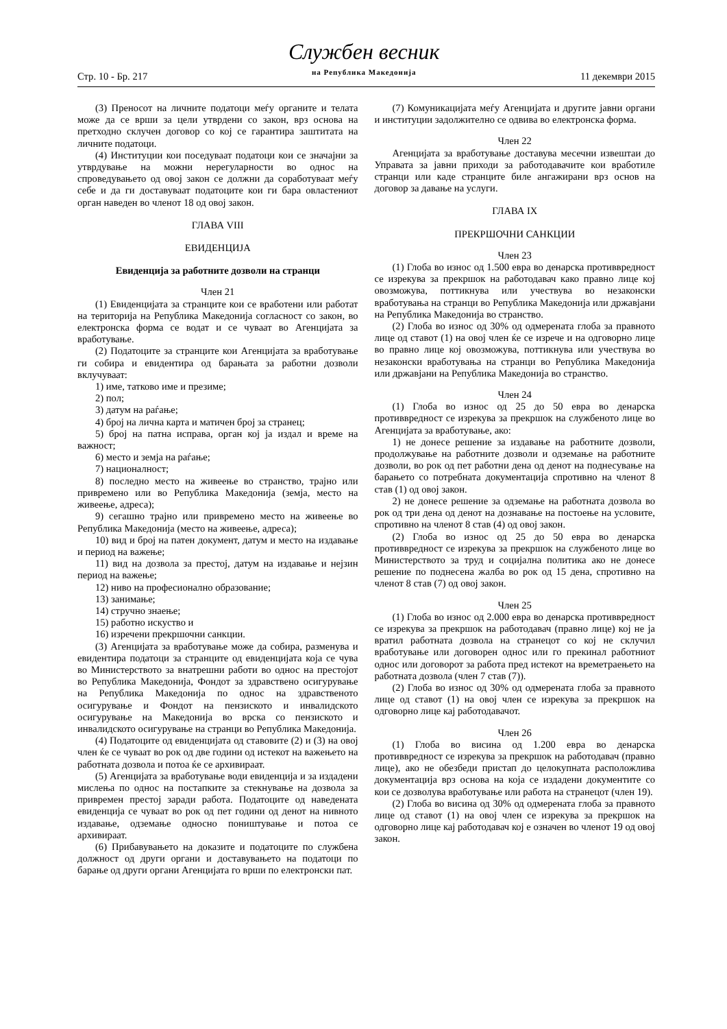Стр. 10 - Бр. 217
Службен весник
на Република Македонија
11 декември 2015
(3) Преносот на личните податоци меѓу органите и телата може да се врши за цели утврдени со закон, врз основа на претходно склучен договор со кој се гарантира заштитата на личните податоци.
(4) Институции кои поседуваат податоци кои се значајни за утврдување на можни нерегуларности во однос на спроведувањето од овој закон се должни да соработуваат меѓу себе и да ги доставуваат податоците кои ги бара овластениот орган наведен во членот 18 од овој закон.
ГЛАВА VIII
ЕВИДЕНЦИЈА
Евиденција за работните дозволи на странци
Член 21
(1) Евиденцијата за странците кои се вработени или работат на територија на Република Македонија согласност со закон, во електронска форма се водат и се чуваат во Агенцијата за вработување.
(2) Податоците за странците кои Агенцијата за вработување ги собира и евидентира од барањата за работни дозволи вклучуваат:
1) име, татково име и презиме;
2) пол;
3) датум на раѓање;
4) број на лична карта и матичен број за странец;
5) број на патна исправа, орган кој ја издал и време на важност;
6) место и земја на раѓање;
7) националност;
8) последно место на живеење во странство, трајно или привремено или во Република Македонија (земја, место на живеење, адреса);
9) сегашно трајно или привремено место на живеење во Република Македонија (место на живеење, адреса);
10) вид и број на патен документ, датум и место на издавање и период на важење;
11) вид на дозвола за престој, датум на издавање и нејзин период на важење;
12) ниво на професионално образование;
13) занимање;
14) стручно знаење;
15) работно искуство и
16) изречени прекршочни санкции.
(3) Агенцијата за вработување може да собира, разменува и евидентира податоци за странците од евиденцијата која се чува во Министерството за внатрешни работи во однос на престојот во Република Македонија, Фондот за здравствено осигурување на Република Македонија по однос на здравственото осигурување и Фондот на пензиското и инвалидското осигурување на Македонија во врска со пензиското и инвалидското осигурување на странци во Република Македонија.
(4) Податоците од евиденцијата од ставовите (2) и (3) на овој член ќе се чуваат во рок од две години од истекот на важењето на работната дозвола и потоа ќе се архивираат.
(5) Агенцијата за вработување води евиденција и за издадени мислења по однос на постапките за стекнување на дозвола за привремен престој заради работа. Податоците од наведената евиденција се чуваат во рок од пет години од денот на нивното издавање, одземање односно поништување и потоа се архивираат.
(6) Прибавувањето на доказите и податоците по службена должност од други органи и доставувањето на податоци по барање од други органи Агенцијата го врши по електронски пат.
(7) Комуникацијата меѓу Агенцијата и другите јавни органи и институции задолжително се одвива во електронска форма.
Член 22
Агенцијата за вработување доставува месечни извештаи до Управата за јавни приходи за работодавачите кои вработиле странци или каде странците биле ангажирани врз основ на договор за давање на услуги.
ГЛАВА IX
ПРЕКРШОЧНИ САНКЦИИ
Член 23
(1) Глоба во износ од 1.500 евра во денарска противвредност се изрекува за прекршок на работодавач како правно лице кој овозможува, поттикнува или учествува во незаконски вработувања на странци во Република Македонија или државјани на Република Македонија во странство.
(2) Глоба во износ од 30% од одмерената глоба за правното лице од ставот (1) на овој член ќе се изрече и на одговорно лице во правно лице кој овозможува, поттикнува или учествува во незаконски вработувања на странци во Република Македонија или државјани на Република Македонија во странство.
Член 24
(1) Глоба во износ од 25 до 50 евра во денарска противвредност се изрекува за прекршок на службеното лице во Агенцијата за вработување, ако:
1) не донесе решение за издавање на работните дозволи, продолжување на работните дозволи и одземање на работните дозволи, во рок од пет работни дена од денот на поднесување на барањето со потребната документација спротивно на членот 8 став (1) од овој закон.
2) не донесе решение за одземање на работната дозвола во рок од три дена од денот на дознавање на постоење на условите, спротивно на членот 8 став (4) од овој закон.
(2) Глоба во износ од 25 до 50 евра во денарска противвредност се изрекува за прекршок на службеното лице во Министерството за труд и социјална политика ако не донесе решение по поднесена жалба во рок од 15 дена, спротивно на членот 8 став (7) од овој закон.
Член 25
(1) Глоба во износ од 2.000 евра во денарска противвредност се изрекува за прекршок на работодавач (правно лице) кој не ја вратил работната дозвола на странецот со кој не склучил вработување или договорен однос или го прекинал работниот однос или договорот за работа пред истекот на времетраењето на работната дозвола (член 7 став (7)).
(2) Глоба во износ од 30% од одмерената глоба за правното лице од ставот (1) на овој член се изрекува за прекршок на одговорно лице кај работодавачот.
Член 26
(1) Глоба во висина од 1.200 евра во денарска противвредност се изрекува за прекршок на работодавач (правно лице), ако не обезбеди пристап до целокупната расположлива документација врз основа на која се издадени документите со кои се дозволува вработување или работа на странецот (член 19).
(2) Глоба во висина од 30% од одмерената глоба за правното лице од ставот (1) на овој член се изрекува за прекршок на одговорно лице кај работодавач кој е означен во членот 19 од овој закон.